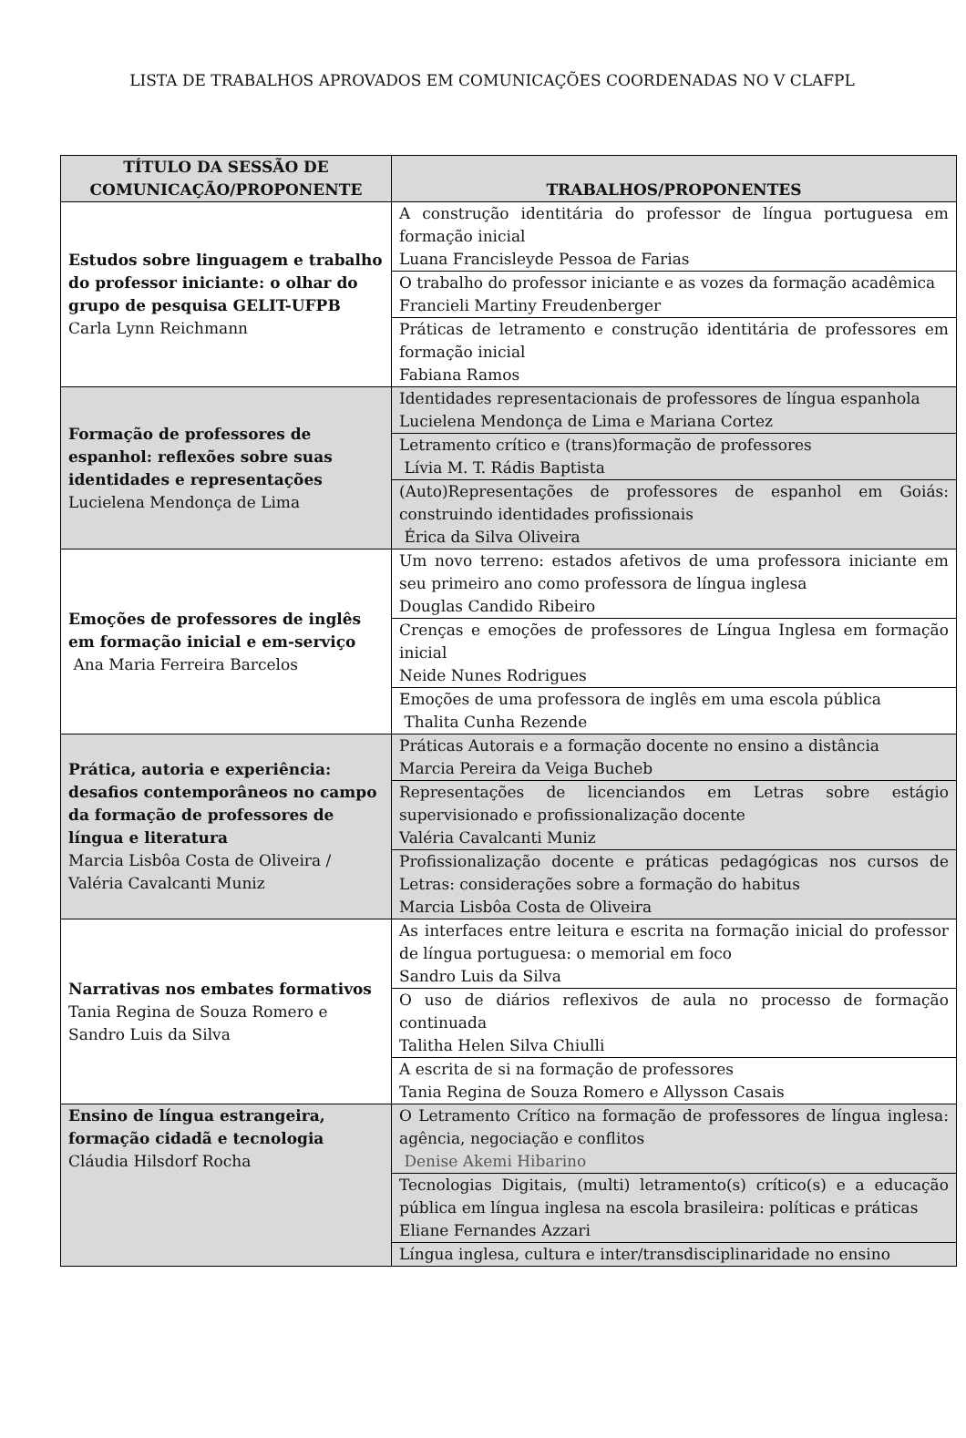LISTA DE TRABALHOS APROVADOS EM COMUNICAÇÕES COORDENADAS NO V CLAFPL
| TÍTULO DA SESSÃO DE COMUNICAÇÃO/PROPONENTE | TRABALHOS/PROPONENTES |
| --- | --- |
| Estudos sobre linguagem e trabalho do professor iniciante: o olhar do grupo de pesquisa GELIT-UFPB Carla Lynn Reichmann | A construção identitária do professor de língua portuguesa em formação inicial Luana Francisleyde Pessoa de Farias |
| | O trabalho do professor iniciante e as vozes da formação acadêmica Francieli Martiny Freudenberger |
| | Práticas de letramento e construção identitária de professores em formação inicial Fabiana Ramos |
| Formação de professores de espanhol: reflexões sobre suas identidades e representações Lucielena Mendonça de Lima | Identidades representacionais de professores de língua espanhola Lucielena Mendonça de Lima e Mariana Cortez |
| | Letramento crítico e (trans)formação de professores Lívia M. T. Rádis Baptista |
| | (Auto)Representações de professores de espanhol em Goiás: construindo identidades profissionais Érica da Silva Oliveira |
| Emoções de professores de inglês em formação inicial e em-serviço Ana Maria Ferreira Barcelos | Um novo terreno: estados afetivos de uma professora iniciante em seu primeiro ano como professora de língua inglesa Douglas Candido Ribeiro |
| | Crenças e emoções de professores de Língua Inglesa em formação inicial Neide Nunes Rodrigues |
| | Emoções de uma professora de inglês em uma escola pública Thalita Cunha Rezende |
| Prática, autoria e experiência: desafios contemporâneos no campo da formação de professores de língua e literatura Marcia Lisbôa Costa de Oliveira / Valéria Cavalcanti Muniz | Práticas Autorais e a formação docente no ensino a distância Marcia Pereira da Veiga Bucheb |
| | Representações de licenciandos em Letras sobre estágio supervisionado e profissionalização docente Valéria Cavalcanti Muniz |
| | Profissionalização docente e práticas pedagógicas nos cursos de Letras: considerações sobre a formação do habitus Marcia Lisbôa Costa de Oliveira |
| Narrativas nos embates formativos Tania Regina de Souza Romero e Sandro Luis da Silva | As interfaces entre leitura e escrita na formação inicial do professor de língua portuguesa: o memorial em foco Sandro Luis da Silva |
| | O uso de diários reflexivos de aula no processo de formação continuada Talitha Helen Silva Chiulli |
| | A escrita de si na formação de professores Tania Regina de Souza Romero e Allysson Casais |
| Ensino de língua estrangeira, formação cidadã e tecnologia Cláudia Hilsdorf Rocha | O Letramento Crítico na formação de professores de língua inglesa: agência, negociação e conflitos Denise Akemi Hibarino |
| | Tecnologias Digitais, (multi) letramento(s) crítico(s) e a educação pública em língua inglesa na escola brasileira: políticas e práticas Eliane Fernandes Azzari |
| | Língua inglesa, cultura e inter/transdisciplinaridade no ensino |